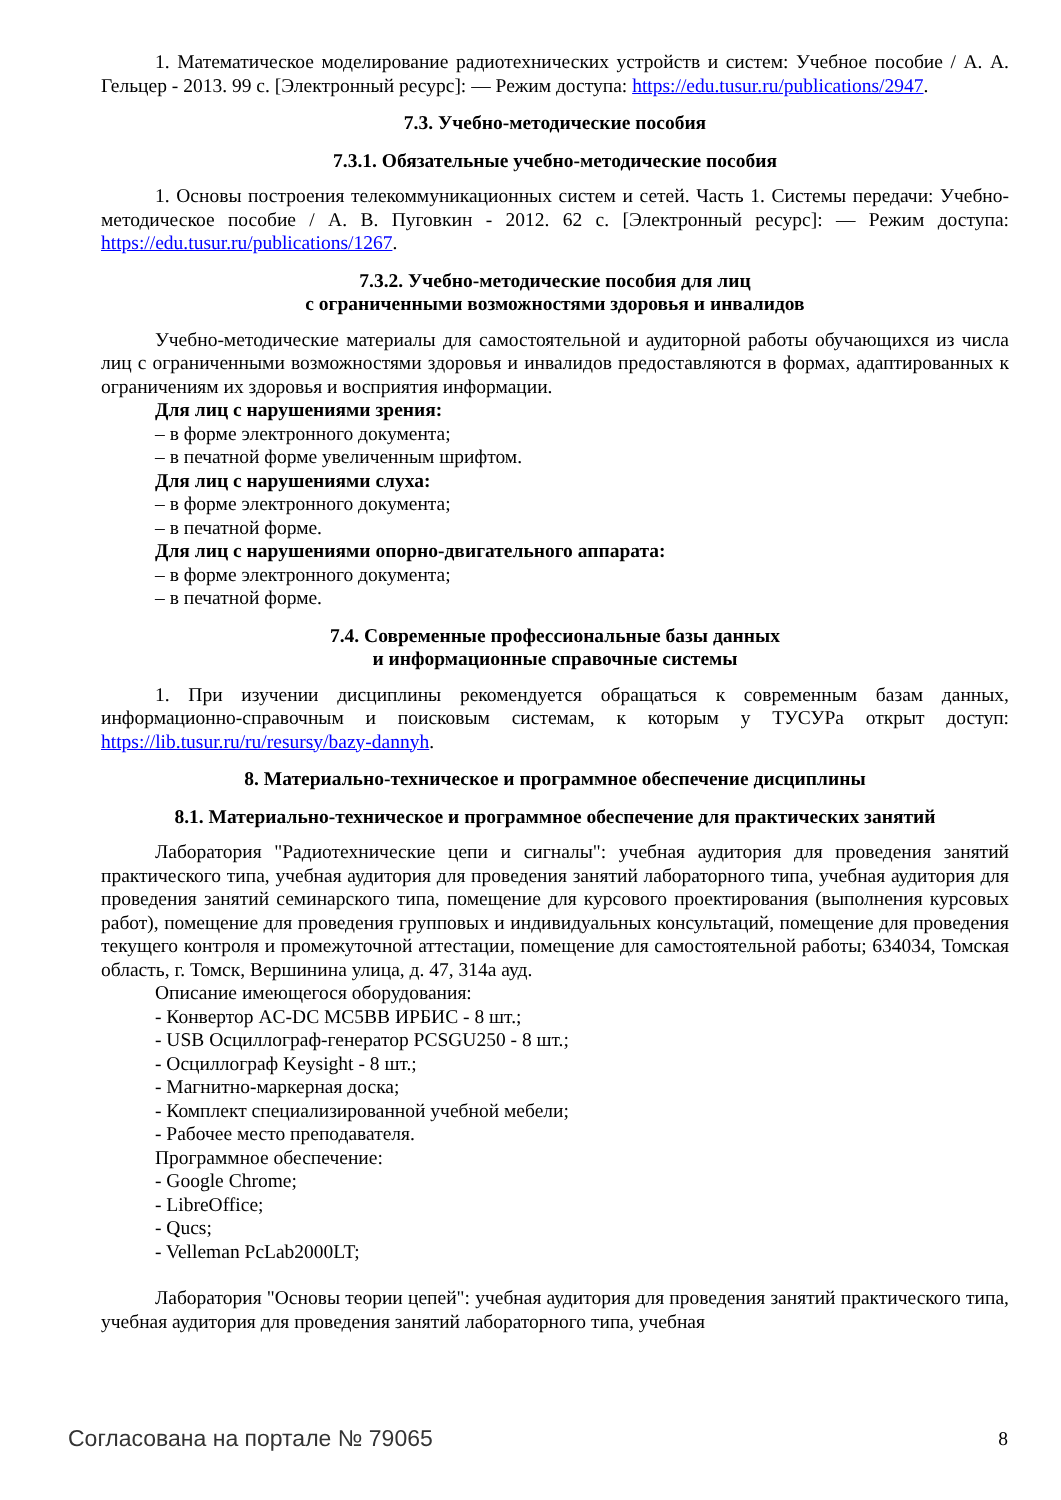1. Математическое моделирование радиотехнических устройств и систем: Учебное пособие / А. А. Гельцер - 2013. 99 с. [Электронный ресурс]: — Режим доступа: https://edu.tusur.ru/publications/2947.
7.3. Учебно-методические пособия
7.3.1. Обязательные учебно-методические пособия
1. Основы построения телекоммуникационных систем и сетей. Часть 1. Системы передачи: Учебно-методическое пособие / А. В. Пуговкин - 2012. 62 с. [Электронный ресурс]: — Режим доступа: https://edu.tusur.ru/publications/1267.
7.3.2. Учебно-методические пособия для лиц
с ограниченными возможностями здоровья и инвалидов
Учебно-методические материалы для самостоятельной и аудиторной работы обучающихся из числа лиц с ограниченными возможностями здоровья и инвалидов предоставляются в формах, адаптированных к ограничениям их здоровья и восприятия информации.
Для лиц с нарушениями зрения:
– в форме электронного документа;
– в печатной форме увеличенным шрифтом.
Для лиц с нарушениями слуха:
– в форме электронного документа;
– в печатной форме.
Для лиц с нарушениями опорно-двигательного аппарата:
– в форме электронного документа;
– в печатной форме.
7.4. Современные профессиональные базы данных
и информационные справочные системы
1. При изучении дисциплины рекомендуется обращаться к современным базам данных, информационно-справочным и поисковым системам, к которым у ТУСУРа открыт доступ: https://lib.tusur.ru/ru/resursy/bazy-dannyh.
8. Материально-техническое и программное обеспечение дисциплины
8.1. Материально-техническое и программное обеспечение для практических занятий
Лаборатория "Радиотехнические цепи и сигналы": учебная аудитория для проведения занятий практического типа, учебная аудитория для проведения занятий лабораторного типа, учебная аудитория для проведения занятий семинарского типа, помещение для курсового проектирования (выполнения курсовых работ), помещение для проведения групповых и индивидуальных консультаций, помещение для проведения текущего контроля и промежуточной аттестации, помещение для самостоятельной работы; 634034, Томская область, г. Томск, Вершинина улица, д. 47, 314а ауд.
Описание имеющегося оборудования:
- Конвертор AC-DC MC5BB ИРБИС - 8 шт.;
- USB Осциллограф-генератор PCSGU250 - 8 шт.;
- Осциллограф Keysight - 8 шт.;
- Магнитно-маркерная доска;
- Комплект специализированной учебной мебели;
- Рабочее место преподавателя.
Программное обеспечение:
- Google Chrome;
- LibreOffice;
- Qucs;
- Velleman PcLab2000LT;
Лаборатория "Основы теории цепей": учебная аудитория для проведения занятий практического типа, учебная аудитория для проведения занятий лабораторного типа, учебная
Согласована на портале № 79065 8